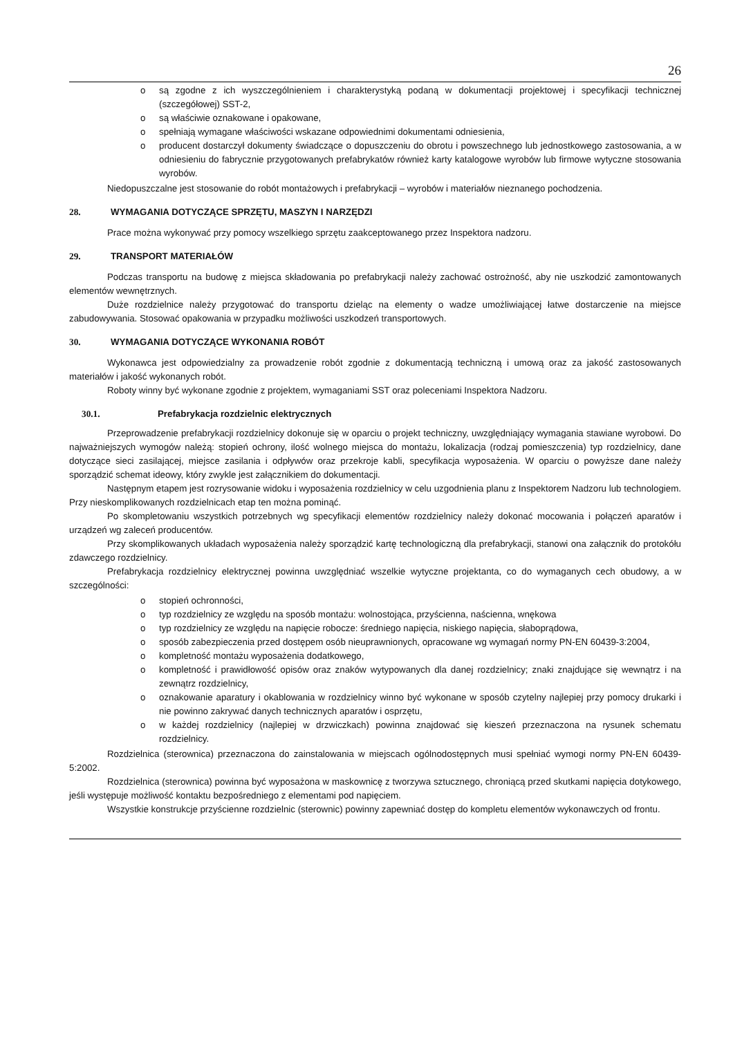26
o są zgodne z ich wyszczególnieniem i charakterystyką podaną w dokumentacji projektowej i specyfikacji technicznej (szczegółowej) SST-2,
o są właściwie oznakowane i opakowane,
o spełniają wymagane właściwości wskazane odpowiednimi dokumentami odniesienia,
o producent dostarczył dokumenty świadczące o dopuszczeniu do obrotu i powszechnego lub jednostkowego zastosowania, a w odniesieniu do fabrycznie przygotowanych prefabrykatów również karty katalogowe wyrobów lub firmowe wytyczne stosowania wyrobów.
Niedopuszczalne jest stosowanie do robót montażowych i prefabrykacji – wyrobów i materiałów nieznanego pochodzenia.
28. WYMAGANIA DOTYCZĄCE SPRZĘTU, MASZYN I NARZĘDZI
Prace można wykonywać przy pomocy wszelkiego sprzętu zaakceptowanego przez Inspektora nadzoru.
29. TRANSPORT MATERIAŁÓW
Podczas transportu na budowę z miejsca składowania po prefabrykacji należy zachować ostrożność, aby nie uszkodzić zamontowanych elementów wewnętrznych.
Duże rozdzielnice należy przygotować do transportu dzieląc na elementy o wadze umożliwiającej łatwe dostarczenie na miejsce zabudowywania. Stosować opakowania w przypadku możliwości uszkodzeń transportowych.
30. WYMAGANIA DOTYCZĄCE WYKONANIA ROBÓT
Wykonawca jest odpowiedzialny za prowadzenie robót zgodnie z dokumentacją techniczną i umową oraz za jakość zastosowanych materiałów i jakość wykonanych robót.
Roboty winny być wykonane zgodnie z projektem, wymaganiami SST oraz poleceniami Inspektora Nadzoru.
30.1. Prefabrykacja rozdzielnic elektrycznych
Przeprowadzenie prefabrykacji rozdzielnicy dokonuje się w oparciu o projekt techniczny, uwzględniający wymagania stawiane wyrobowi. Do najważniejszych wymogów należą: stopień ochrony, ilość wolnego miejsca do montażu, lokalizacja (rodzaj pomieszczenia) typ rozdzielnicy, dane dotyczące sieci zasilającej, miejsce zasilania i odpływów oraz przekroje kabli, specyfikacja wyposażenia. W oparciu o powyższe dane należy sporządzić schemat ideowy, który zwykle jest załącznikiem do dokumentacji.
Następnym etapem jest rozrysowanie widoku i wyposażenia rozdzielnicy w celu uzgodnienia planu z Inspektorem Nadzoru lub technologiem. Przy nieskomplikowanych rozdzielnicach etap ten można pominąć.
Po skompletowaniu wszystkich potrzebnych wg specyfikacji elementów rozdzielnicy należy dokonać mocowania i połączeń aparatów i urządzeń wg zaleceń producentów.
Przy skomplikowanych układach wyposażenia należy sporządzić kartę technologiczną dla prefabrykacji, stanowi ona załącznik do protokółu zdawczego rozdzielnicy.
Prefabrykacja rozdzielnicy elektrycznej powinna uwzględniać wszelkie wytyczne projektanta, co do wymaganych cech obudowy, a w szczególności:
o stopień ochronności,
o typ rozdzielnicy ze względu na sposób montażu: wolnostojąca, przyścienna, naścienna, wnękowa
o typ rozdzielnicy ze względu na napięcie robocze: średniego napięcia, niskiego napięcia, słaboprądowa,
o sposób zabezpieczenia przed dostępem osób nieuprawnionych, opracowane wg wymagań normy PN-EN 60439-3:2004,
o kompletność montażu wyposażenia dodatkowego,
o kompletność i prawidłowość opisów oraz znaków wytypowanych dla danej rozdzielnicy; znaki znajdujące się wewnątrz i na zewnątrz rozdzielnicy,
o oznakowanie aparatury i okablowania w rozdzielnicy winno być wykonane w sposób czytelny najlepiej przy pomocy drukarki i nie powinno zakrywać danych technicznych aparatów i osprzętu,
o w każdej rozdzielnicy (najlepiej w drzwiczkach) powinna znajdować się kieszeń przeznaczona na rysunek schematu rozdzielnicy.
Rozdzielnica (sterownica) przeznaczona do zainstalowania w miejscach ogólnodostępnych musi spełniać wymogi normy PN-EN 60439-5:2002.
Rozdzielnica (sterownica) powinna być wyposażona w maskownicę z tworzywa sztucznego, chroniącą przed skutkami napięcia dotykowego, jeśli występuje możliwość kontaktu bezpośredniego z elementami pod napięciem.
Wszystkie konstrukcje przyścienne rozdzielnic (sterownic) powinny zapewniać dostęp do kompletu elementów wykonawczych od frontu.